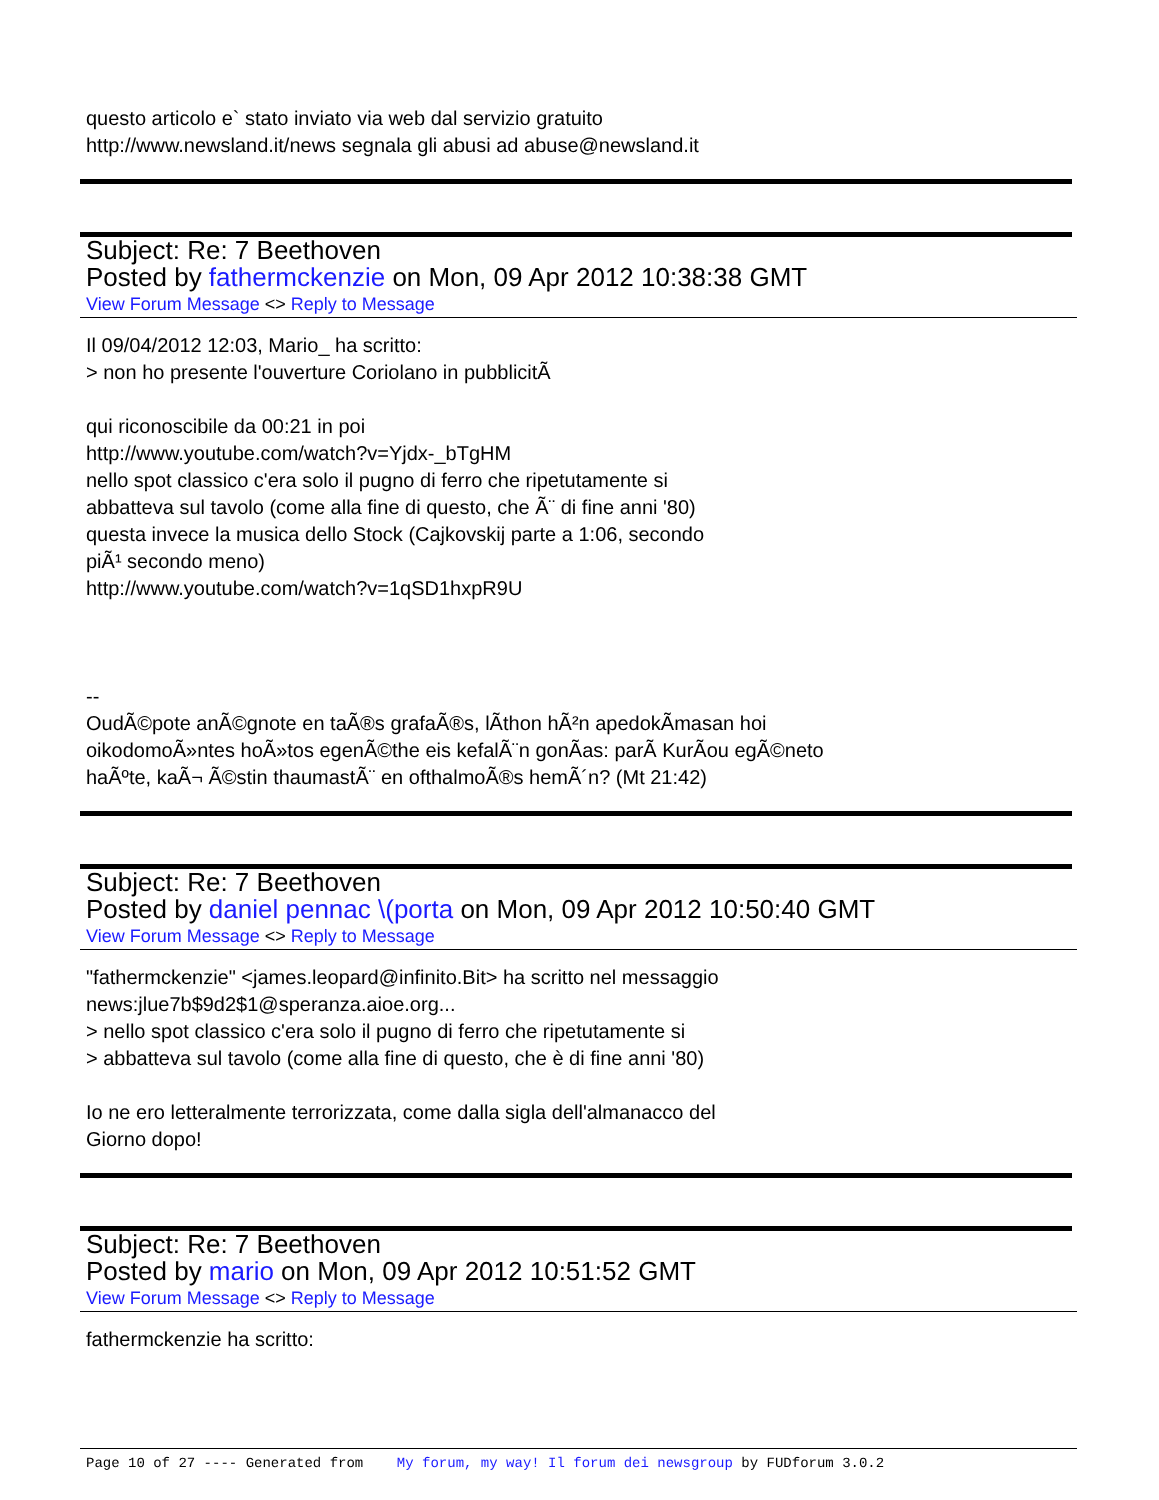questo articolo e` stato inviato via web dal servizio gratuito
http://www.newsland.it/news segnala gli abusi ad abuse@newsland.it
Subject: Re: 7 Beethoven
Posted by fathermckenzie on Mon, 09 Apr 2012 10:38:38 GMT
View Forum Message <> Reply to Message
Il 09/04/2012 12:03, Mario_ ha scritto:
> non ho presente l'ouverture Coriolano in pubblicitÃ
qui riconoscibile da 00:21 in poi
http://www.youtube.com/watch?v=Yjdx-_bTgHM
nello spot classico c'era solo il pugno di ferro che ripetutamente si
abbatteva sul tavolo (come alla fine di questo, che Ã¨ di fine anni '80)
questa invece la musica dello Stock (Cajkovskij parte a 1:06, secondo
piÃ¹ secondo meno)
http://www.youtube.com/watch?v=1qSD1hxpR9U
--
OudÃ©pote anÃ©gnote en taÃ®s grafaÃ®s, lÃ­thon hÃ²n apedokÃ­masan hoi
oikodomoÃ»ntes hoÃ»tos egenÃ©the eis kefalÃ¨n gonÃ­as: parÃ KurÃ­ou egÃ©neto
haÃºte, kaÃ¬ Ã©stin thaumastÃ¨ en ofthalmoÃ®s hemÃ´n? (Mt 21:42)
Subject: Re: 7 Beethoven
Posted by daniel pennac \(porta on Mon, 09 Apr 2012 10:50:40 GMT
View Forum Message <> Reply to Message
"fathermckenzie" <james.leopard@infinito.Bit> ha scritto nel messaggio
news:jlue7b$9d2$1@speranza.aioe.org...
> nello spot classico c'era solo il pugno di ferro che ripetutamente si
> abbatteva sul tavolo (come alla fine di questo, che è di fine anni '80)
Io ne ero letteralmente terrorizzata, come dalla sigla dell'almanacco del
Giorno dopo!
Subject: Re: 7 Beethoven
Posted by mario on Mon, 09 Apr 2012 10:51:52 GMT
View Forum Message <> Reply to Message
fathermckenzie ha scritto:
Page 10 of 27 ---- Generated from My forum, my way! Il forum dei newsgroup by FUDforum 3.0.2